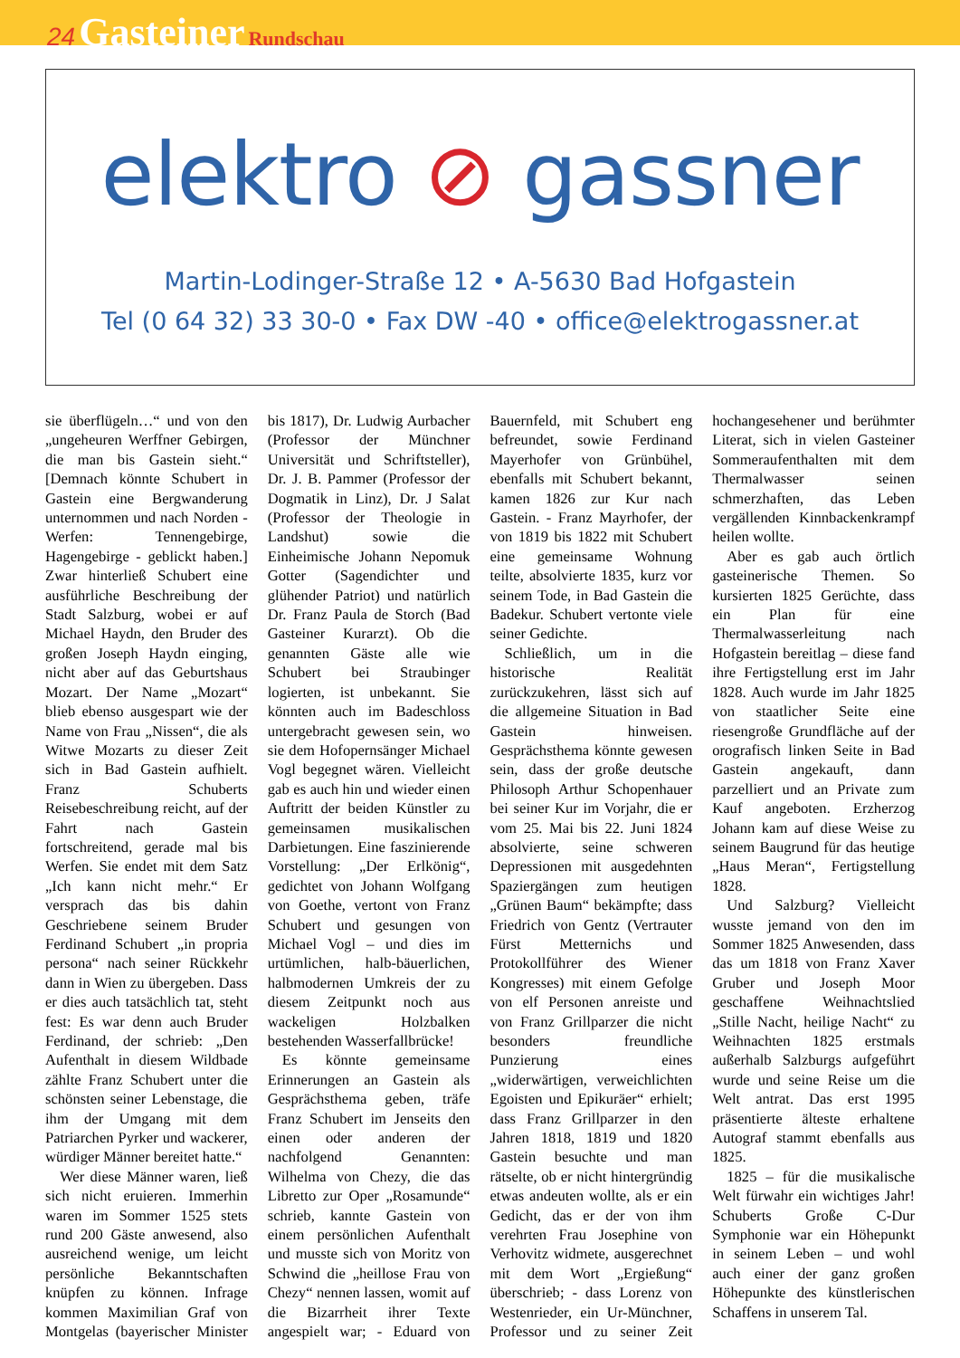24 Gasteiner Rundschau
elektro ⊘ gassner
Martin-Lodinger-Straße 12 • A-5630 Bad Hofgastein
Tel (0 64 32) 33 30-0 • Fax DW -40 • office@elektrogassner.at
sie überflügeln…“ und von den „ungeheuren Werffner Gebirgen, die man bis Gastein sieht.“ [Demnach könnte Schubert in Gastein eine Bergwanderung unternommen und nach Norden - Werfen: Tennengebirge, Hagengebirge - geblickt haben.] Zwar hinterließ Schubert eine ausführliche Beschreibung der Stadt Salzburg, wobei er auf Michael Haydn, den Bruder des großen Joseph Haydn einging, nicht aber auf das Geburtshaus Mozart. Der Name „Mozart“ blieb ebenso ausgespart wie der Name von Frau „Nissen“, die als Witwe Mozarts zu dieser Zeit sich in Bad Gastein aufhielt. Franz Schuberts Reisebeschreibung reicht, auf der Fahrt nach Gastein fortschreitend, gerade mal bis Werfen. Sie endet mit dem Satz „Ich kann nicht mehr.“ Er versprach das bis dahin Geschriebene seinem Bruder Ferdinand Schubert „in propria persona“ nach seiner Rückkehr dann in Wien zu übergeben. Dass er dies auch tatsächlich tat, steht fest: Es war denn auch Bruder Ferdinand, der schrieb: „Den Aufenthalt in diesem Wildbade zählte Franz Schubert unter die schönsten seiner Lebenstage, die ihm der Umgang mit dem Patriarchen Pyrker und wackerer, würdiger Männer bereitet hatte.“
Wer diese Männer waren, ließ sich nicht eruieren. Immerhin waren im Sommer 1525 stets rund 200 Gäste anwesend, also ausreichend wenige, um leicht persönliche Bekanntschaften knüpfen zu können. Infrage kommen Maximilian Graf von Montgelas (bayerischer Minister bis 1817), Dr. Ludwig Aurbacher (Professor der Münchner Universität und Schriftsteller), Dr. J. B. Pammer (Professor der Dogmatik in Linz), Dr. J Salat (Professor der Theologie in Landshut) sowie die Einheimische Johann Nepomuk Gotter (Sagendichter und glühender Patriot) und natürlich Dr. Franz Paula de Storch (Bad Gasteiner Kurarzt). Ob die genannten Gäste alle wie Schubert bei Straubinger logierten, ist unbekannt. Sie könnten auch im Badeschloss untergebracht gewesen sein, wo sie dem Hofopernsänger Michael Vogl begegnet wären. Vielleicht gab es auch hin und wieder einen Auftritt der beiden Künstler zu gemeinsamen musikalischen Darbietungen. Eine faszinierende Vorstellung: „Der Erlkönig“, gedichtet von Johann Wolfgang von Goethe, vertont von Franz Schubert und gesungen von Michael Vogl – und dies im urtümlichen, halb-bäuerlichen, halbmodernen Umkreis der zu diesem Zeitpunkt noch aus wackeligen Holzbalken bestehenden Wasserfallbrücke!
Es könnte gemeinsame Erinnerungen an Gastein als Gesprächsthema geben, träfe Franz Schubert im Jenseits den einen oder anderen der nachfolgend Genannten: Wilhelma von Chezy, die das Libretto zur Oper „Rosamunde“ schrieb, kannte Gastein von einem persönlichen Aufenthalt und musste sich von Moritz von Schwind die „heillose Frau von Chezy“ nennen lassen, womit auf die Bizarrheit ihrer Texte angespielt war; - Eduard von Bauernfeld, mit Schubert eng befreundet, sowie Ferdinand Mayerhofer von Grünbühel, ebenfalls mit Schubert bekannt, kamen 1826 zur Kur nach Gastein. - Franz Mayrhofer, der von 1819 bis 1822 mit Schubert eine gemeinsame Wohnung teilte, absolvierte 1835, kurz vor seinem Tode, in Bad Gastein die Badekur. Schubert vertonte viele seiner Gedichte.
Schließlich, um in die historische Realität zurückzukehren, lässt sich auf die allgemeine Situation in Bad Gastein hinweisen. Gesprächsthema könnte gewesen sein, dass der große deutsche Philosoph Arthur Schopenhauer bei seiner Kur im Vorjahr, die er vom 25. Mai bis 22. Juni 1824 absolvierte, seine schweren Depressionen mit ausgedehnten Spaziergängen zum heutigen „Grünen Baum“ bekämpfte; dass Friedrich von Gentz (Vertrauter Fürst Metternichs und Protokollführer des Wiener Kongresses) mit einem Gefolge von elf Personen anreiste und von Franz Grillparzer die nicht besonders freundliche Punzierung eines „widerwärtigen, verweichlichten Egoisten und Epikuräer“ erhielt; dass Franz Grillparzer in den Jahren 1818, 1819 und 1820 Gastein besuchte und man rätselte, ob er nicht hintergründig etwas andeuten wollte, als er ein Gedicht, das er der von ihm verehrten Frau Josephine von Verhovitz widmete, ausgerechnet mit dem Wort „Ergießung“ überschrieb; - dass Lorenz von Westenrieder, ein Ur-Münchner, Professor und zu seiner Zeit hochangesehener und berühmter Literat, sich in vielen Gasteiner Sommeraufenthalten mit dem Thermalwasser seinen schmerzhaften, das Leben vergällenden Kinnbackenkrampf heilen wollte.
Aber es gab auch örtlich gasteinerische Themen. So kursierten 1825 Gerüchte, dass ein Plan für eine Thermalwasserleitung nach Hofgastein bereitlag – diese fand ihre Fertigstellung erst im Jahr 1828. Auch wurde im Jahr 1825 von staatlicher Seite eine riesengroße Grundfläche auf der orografisch linken Seite in Bad Gastein angekauft, dann parzelliert und an Private zum Kauf angeboten. Erzherzog Johann kam auf diese Weise zu seinem Baugrund für das heutige „Haus Meran“, Fertigstellung 1828.
Und Salzburg? Vielleicht wusste jemand von den im Sommer 1825 Anwesenden, dass das um 1818 von Franz Xaver Gruber und Joseph Moor geschaffene Weihnachtslied „Stille Nacht, heilige Nacht“ zu Weihnachten 1825 erstmals außerhalb Salzburgs aufgeführt wurde und seine Reise um die Welt antrat. Das erst 1995 präsentierte älteste erhaltene Autograf stammt ebenfalls aus 1825.
1825 – für die musikalische Welt fürwahr ein wichtiges Jahr! Schuberts Große C-Dur Symphonie war ein Höhepunkt in seinem Leben – und wohl auch einer der ganz großen Höhepunkte des künstlerischen Schaffens in unserem Tal.